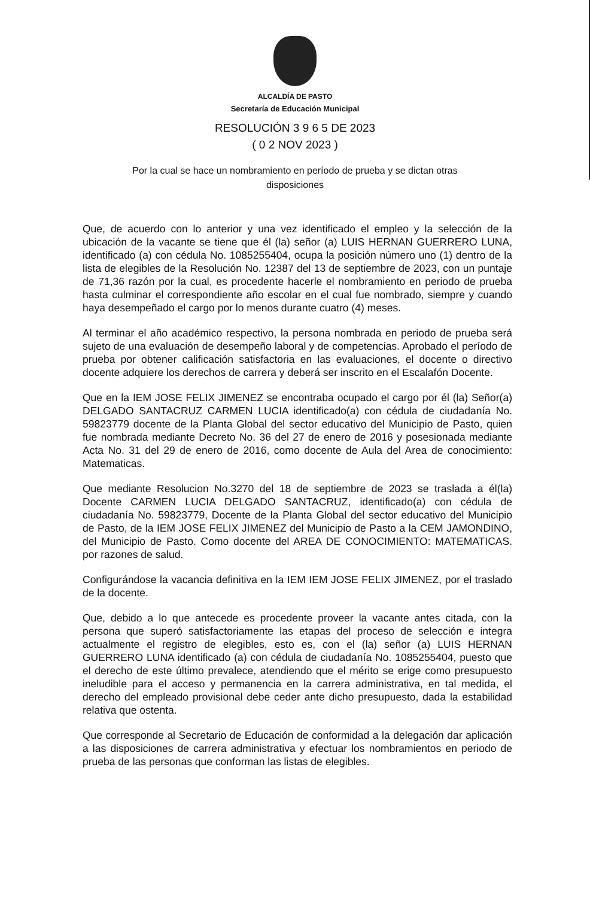ALCALDÍA DE PASTO
Secretaría de Educación Municipal
RESOLUCIÓN 3 9 6 5 DE 2023
( 0 2 NOV 2023 )
Por la cual se hace un nombramiento en período de prueba y se dictan otras disposiciones
Que, de acuerdo con lo anterior y una vez identificado el empleo y la selección de la ubicación de la vacante se tiene que él (la) señor (a) LUIS HERNAN GUERRERO LUNA, identificado (a) con cédula No. 1085255404, ocupa la posición número uno (1) dentro de la lista de elegibles de la Resolución No. 12387 del 13 de septiembre de 2023, con un puntaje de 71,36 razón por la cual, es procedente hacerle el nombramiento en periodo de prueba hasta culminar el correspondiente año escolar en el cual fue nombrado, siempre y cuando haya desempeñado el cargo por lo menos durante cuatro (4) meses.
Al terminar el año académico respectivo, la persona nombrada en periodo de prueba será sujeto de una evaluación de desempeño laboral y de competencias. Aprobado el período de prueba por obtener calificación satisfactoria en las evaluaciones, el docente o directivo docente adquiere los derechos de carrera y deberá ser inscrito en el Escalafón Docente.
Que en la IEM JOSE FELIX JIMENEZ se encontraba ocupado el cargo por él (la) Señor(a) DELGADO SANTACRUZ CARMEN LUCIA identificado(a) con cédula de ciudadanía No. 59823779 docente de la Planta Global del sector educativo del Municipio de Pasto, quien fue nombrada mediante Decreto No. 36 del 27 de enero de 2016 y posesionada mediante Acta No. 31 del 29 de enero de 2016, como docente de Aula del Area de conocimiento: Matematicas.
Que mediante Resolucion No.3270 del 18 de septiembre de 2023 se traslada a él(la) Docente CARMEN LUCIA DELGADO SANTACRUZ, identificado(a) con cédula de ciudadanía No. 59823779, Docente de la Planta Global del sector educativo del Municipio de Pasto, de la IEM JOSE FELIX JIMENEZ del Municipio de Pasto a la CEM JAMONDINO, del Municipio de Pasto. Como docente del AREA DE CONOCIMIENTO: MATEMATICAS. por razones de salud.
Configurándose la vacancia definitiva en la IEM IEM JOSE FELIX JIMENEZ, por el traslado de la docente.
Que, debido a lo que antecede es procedente proveer la vacante antes citada, con la persona que superó satisfactoriamente las etapas del proceso de selección e integra actualmente el registro de elegibles, esto es, con el (la) señor (a) LUIS HERNAN GUERRERO LUNA identificado (a) con cédula de ciudadanía No. 1085255404, puesto que el derecho de este último prevalece, atendiendo que el mérito se erige como presupuesto ineludible para el acceso y permanencia en la carrera administrativa, en tal medida, el derecho del empleado provisional debe ceder ante dicho presupuesto, dada la estabilidad relativa que ostenta.
Que corresponde al Secretario de Educación de conformidad a la delegación dar aplicación a las disposiciones de carrera administrativa y efectuar los nombramientos en periodo de prueba de las personas que conforman las listas de elegibles.